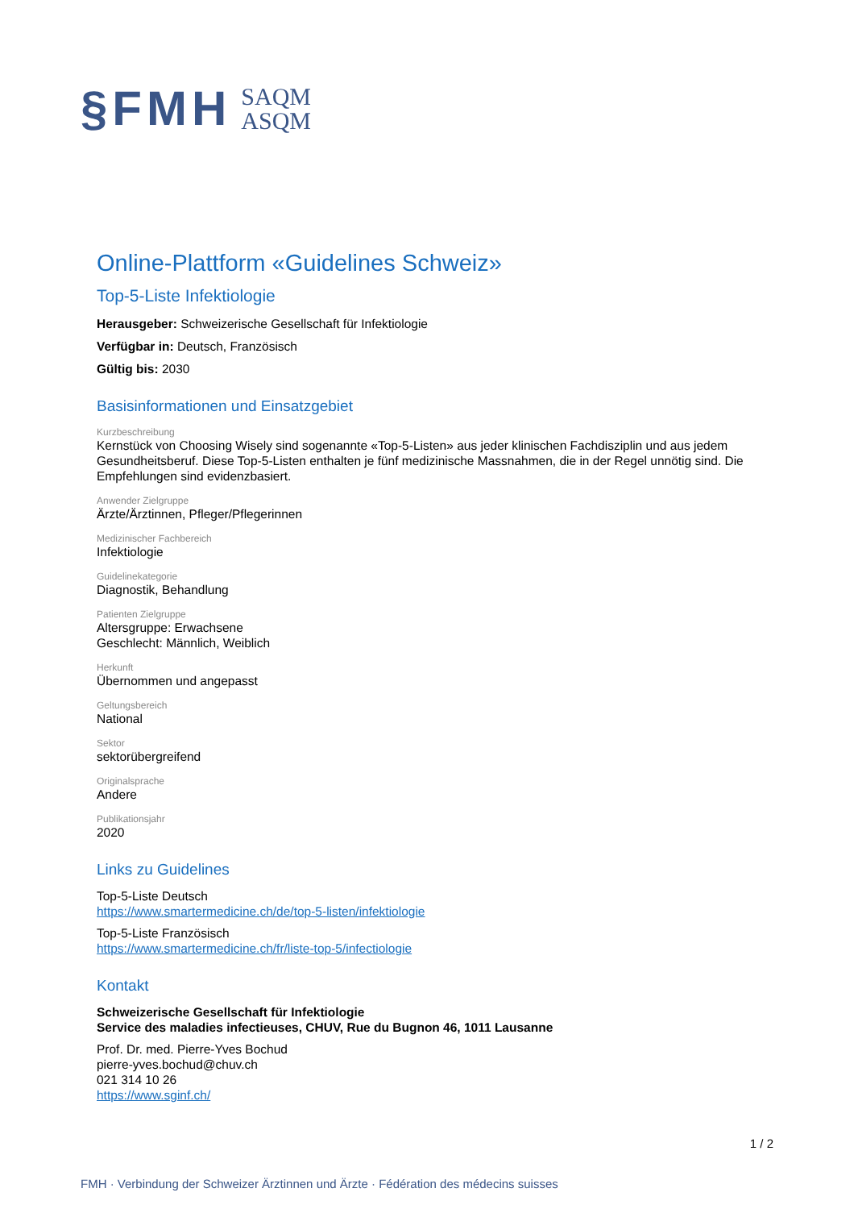§FMH
SAQM
ASQM
Online-Plattform «Guidelines Schweiz»
Top-5-Liste Infektiologie
Herausgeber: Schweizerische Gesellschaft für Infektiologie
Verfügbar in: Deutsch, Französisch
Gültig bis: 2030
Basisinformationen und Einsatzgebiet
Kurzbeschreibung
Kernstück von Choosing Wisely sind sogenannte «Top-5-Listen» aus jeder klinischen Fachdisziplin und aus jedem Gesundheitsberuf. Diese Top-5-Listen enthalten je fünf medizinische Massnahmen, die in der Regel unnötig sind. Die Empfehlungen sind evidenzbasiert.
Anwender Zielgruppe
Ärzte/Ärztinnen, Pfleger/Pflegerinnen
Medizinischer Fachbereich
Infektiologie
Guidelinekategorie
Diagnostik, Behandlung
Patienten Zielgruppe
Altersgruppe: Erwachsene
Geschlecht: Männlich, Weiblich
Herkunft
Übernommen und angepasst
Geltungsbereich
National
Sektor
sektorübergreifend
Originalsprache
Andere
Publikationsjahr
2020
Links zu Guidelines
Top-5-Liste Deutsch
https://www.smartermedicine.ch/de/top-5-listen/infektiologie
Top-5-Liste Französisch
https://www.smartermedicine.ch/fr/liste-top-5/infectiologie
Kontakt
Schweizerische Gesellschaft für Infektiologie
Service des maladies infectieuses, CHUV, Rue du Bugnon 46, 1011 Lausanne
Prof. Dr. med. Pierre-Yves Bochud
pierre-yves.bochud@chuv.ch
021 314 10 26
https://www.sginf.ch/
1 / 2
FMH · Verbindung der Schweizer Ärztinnen und Ärzte · Fédération des médecins suisses